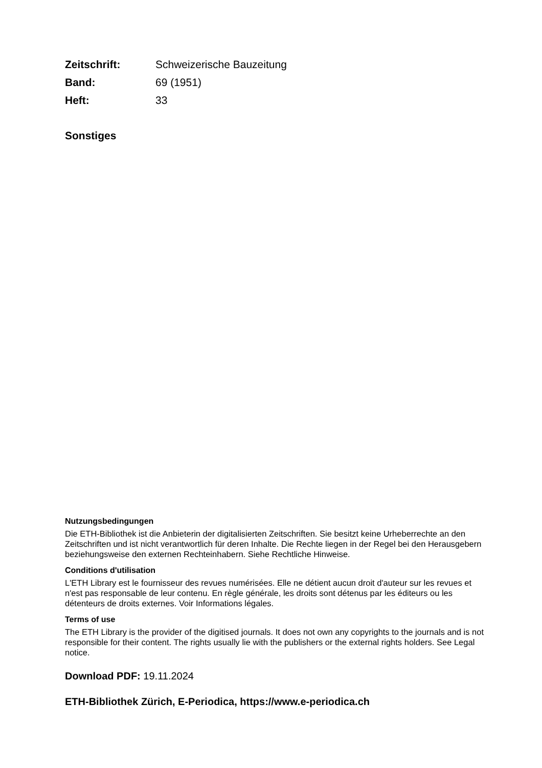Zeitschrift: Schweizerische Bauzeitung
Band: 69 (1951)
Heft: 33
Sonstiges
Nutzungsbedingungen
Die ETH-Bibliothek ist die Anbieterin der digitalisierten Zeitschriften. Sie besitzt keine Urheberrechte an den Zeitschriften und ist nicht verantwortlich für deren Inhalte. Die Rechte liegen in der Regel bei den Herausgebern beziehungsweise den externen Rechteinhabern. Siehe Rechtliche Hinweise.
Conditions d'utilisation
L'ETH Library est le fournisseur des revues numérisées. Elle ne détient aucun droit d'auteur sur les revues et n'est pas responsable de leur contenu. En règle générale, les droits sont détenus par les éditeurs ou les détenteurs de droits externes. Voir Informations légales.
Terms of use
The ETH Library is the provider of the digitised journals. It does not own any copyrights to the journals and is not responsible for their content. The rights usually lie with the publishers or the external rights holders. See Legal notice.
Download PDF: 19.11.2024
ETH-Bibliothek Zürich, E-Periodica, https://www.e-periodica.ch